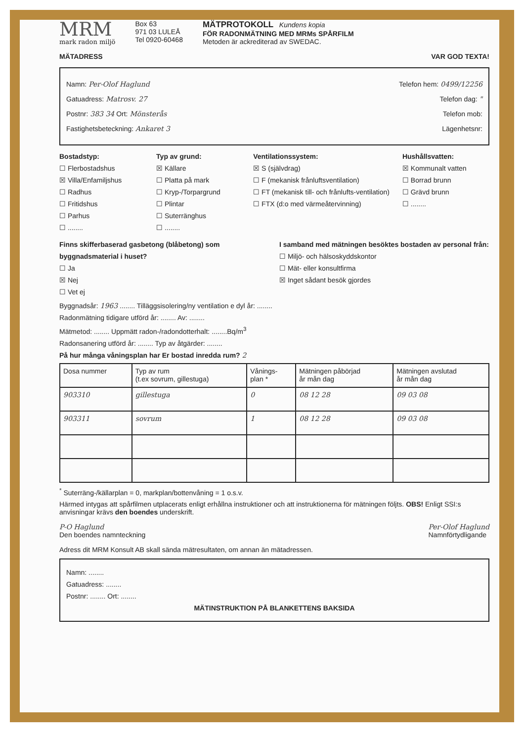MRM
mark radon miljö
Box 63
971 03 LULEÅ
Tel 0920-60468
MÄTPROTOKOLL Kundens kopia
FÖR RADONMÄTNING MED MRMs SPÅRFILM
Metoden är ackrediterad av SWEDAC.
MÄTADRESS VAR GOD TEXTA!
Namn: Per-Olof Haglund Telefon hem: 0499/12256
Gatuadress: Matrosv. 27 Telefon dag: "
Postnr: 383 34 Ort: Mönsterås Telefon mob:
Fastighetsbeteckning: Ankaret 3 Lägenhetsnr:
Bostadstyp:
☐ Flerbostadshus
☒ Villa/Enfamiljshus
☐ Radhus
☐ Fritidshus
☐ Parhus
☐ ........
Typ av grund:
☒ Källare
☐ Platta på mark
☐ Kryp-/Torpargrund
☐ Plintar
☐ Suterränghus
☐ ........
Ventilationssystem:
☒ S (självdrag)
☐ F (mekanisk frånluftsventilation)
☐ FT (mekanisk till- och frånlufts-ventilation)
☐ FTX (d:o med värmeåtervinning)
Hushållsvatten:
☒ Kommunalt vatten
☐ Borrad brunn
☐ Grävd brunn
☐ ........
Finns skifferbaserad gasbetong (blåbetong) som byggnadsmaterial i huset?
☐ Ja
☒ Nej
☐ Vet ej
I samband med mätningen besöktes bostaden av personal från:
☐ Miljö- och hälsoskyddskontor
☐ Mät- eller konsultfirma
☒ Inget sådant besök gjordes
Byggnadsår: 1963 ........ Tilläggsisolering/ny ventilation e dyl år: ........
Radonmätning tidigare utförd år: ........ Av: ........
Mätmetod: ........ Uppmätt radon-/radondotterhalt: ........Bq/m<sup>3</sup>
Radonsanering utförd år: ........ Typ av åtgärder: ........
På hur många våningsplan har Er bostad inredda rum? 2
| Dosa nummer | Typ av rum (t.ex sovrum, gillestuga) | Vånings- plan * | Mätningen påbörjad år mån dag | Mätningen avslutad år mån dag |
| --- | --- | --- | --- | --- |
| 903310 | gillestuga | 0 | 08 12 28 | 09 03 08 |
| 903311 | sovrum | 1 | 08 12 28 | 09 03 08 |
<sup>*</sup> Suterräng-/källarplan = 0, markplan/bottenvåning = 1 o.s.v.
Härmed intygas att spårfilmen utplacerats enligt erhållna instruktioner och att instruktionerna för mätningen följts. OBS! Enligt SSI:s anvisningar krävs den boendes underskrift.
P-O Haglund
Den boendes namnteckning Per-Olof Haglund
Namnförtydligande
Adress dit MRM Konsult AB skall sända mätresultaten, om annan än mätadressen.
Namn: ........
Gatuadress: ........
Postnr: ........ Ort: ........
MÄTINSTRUKTION PÅ BLANKETTENS BAKSIDA